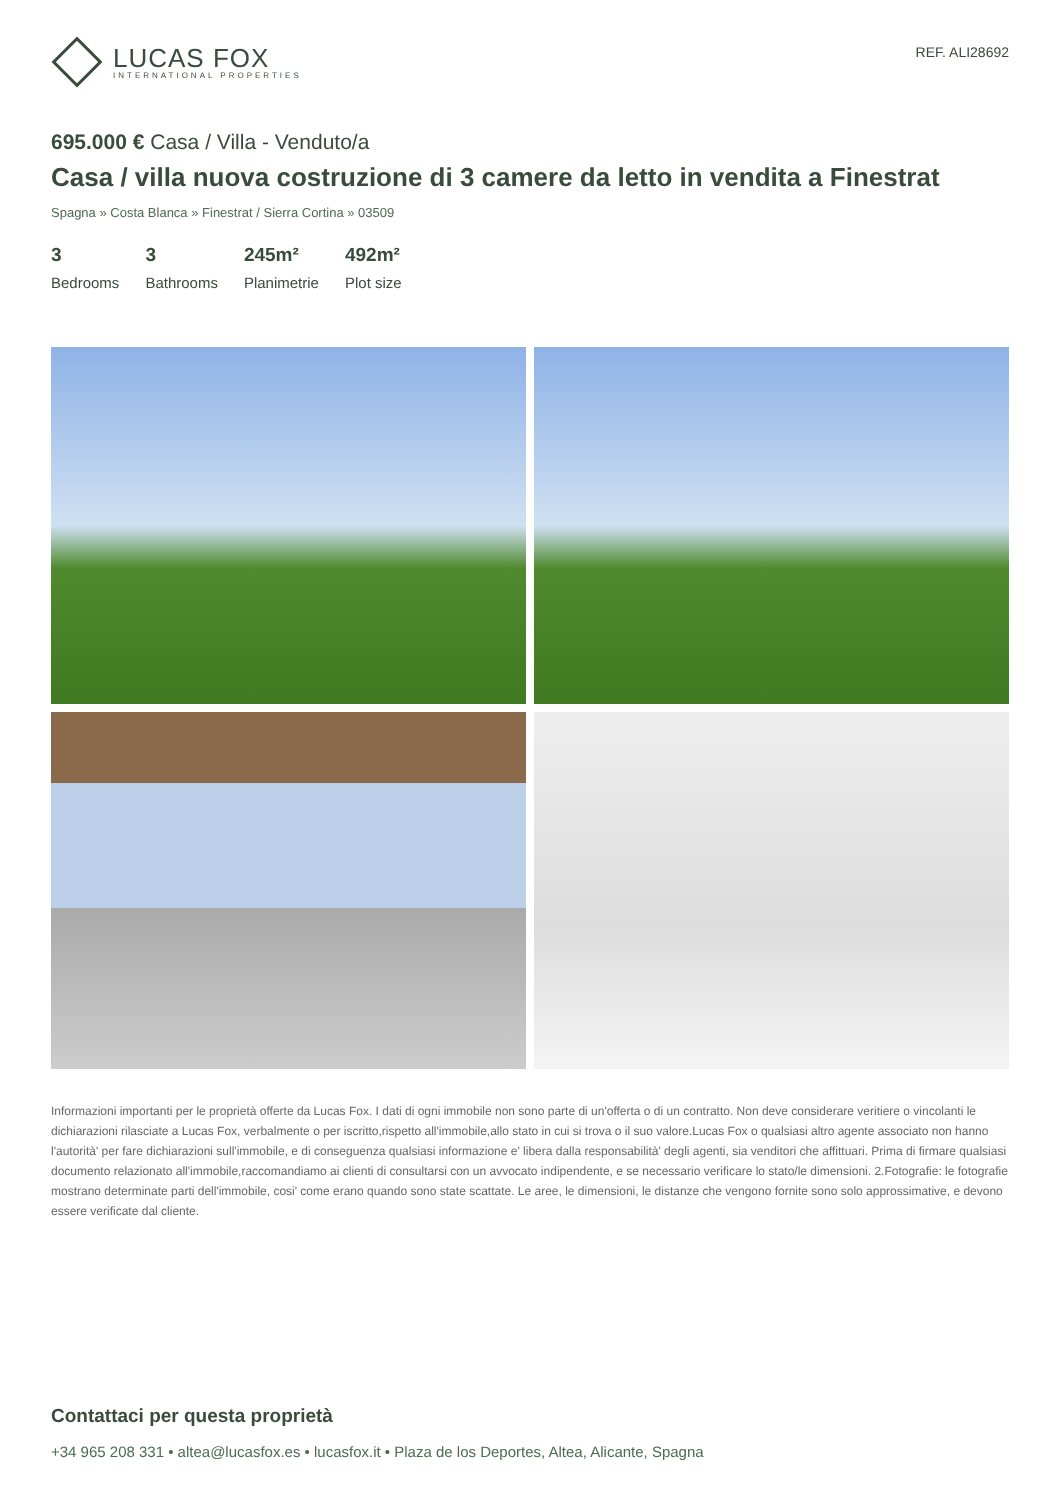LUCAS FOX
INTERNATIONAL PROPERTIES
REF. ALI28692
695.000 € Casa / Villa - Venduto/a
Casa / villa nuova costruzione di 3 camere da letto in vendita a Finestrat
Spagna » Costa Blanca » Finestrat / Sierra Cortina » 03509
3
Bedrooms
3
Bathrooms
245m²
Planimetrie
492m²
Plot size
Informazioni importanti per le proprietà offerte da Lucas Fox. I dati di ogni immobile non sono parte di un'offerta o di un contratto. Non deve considerare veritiere o vincolanti le dichiarazioni rilasciate a Lucas Fox, verbalmente o per iscritto,rispetto all'immobile,allo stato in cui si trova o il suo valore.Lucas Fox o qualsiasi altro agente associato non hanno l'autorità' per fare dichiarazioni sull'immobile, e di conseguenza qualsiasi informazione e' libera dalla responsabilità' degli agenti, sia venditori che affittuari. Prima di firmare qualsiasi documento relazionato all'immobile,raccomandiamo ai clienti di consultarsi con un avvocato indipendente, e se necessario verificare lo stato/le dimensioni. 2.Fotografie: le fotografie mostrano determinate parti dell'immobile, cosi' come erano quando sono state scattate. Le aree, le dimensioni, le distanze che vengono fornite sono solo approssimative, e devono essere verificate dal cliente.
Contattaci per questa proprietà
+34 965 208 331 • altea@lucasfox.es • lucasfox.it • Plaza de los Deportes, Altea, Alicante, Spagna